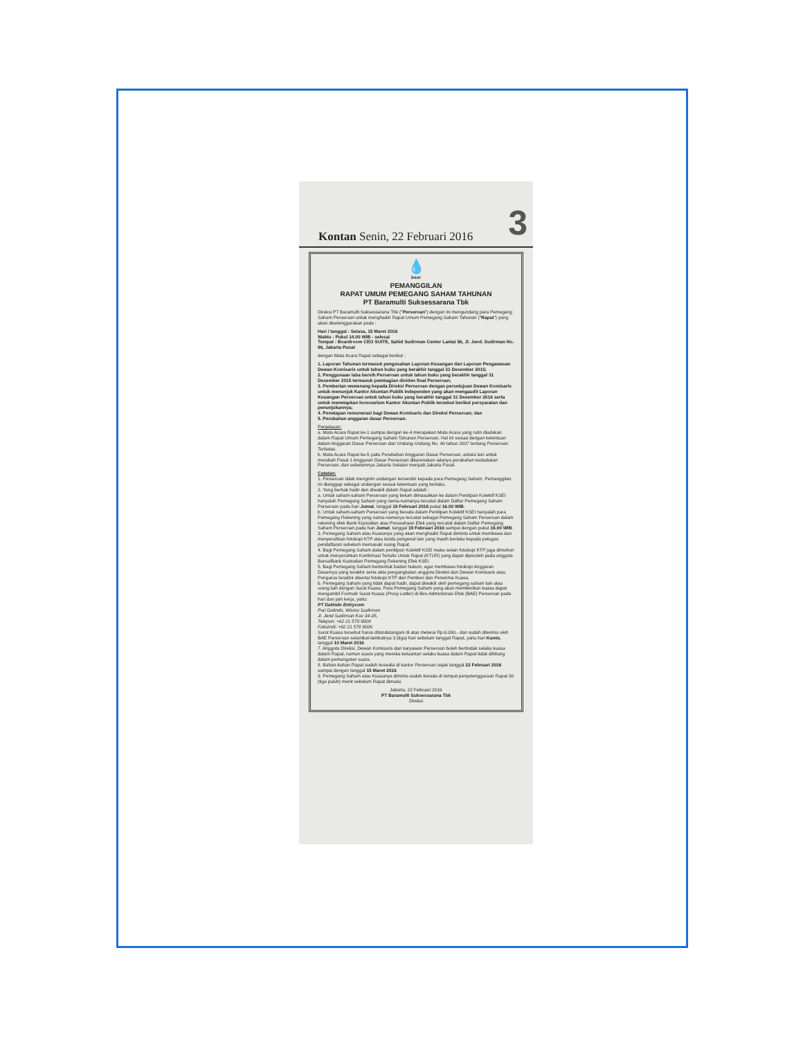Kontan Senin, 22 Februari 2016 3
💧
bssr
PEMANGGILAN
RAPAT UMUM PEMEGANG SAHAM TAHUNAN
PT Baramulti Suksessarana Tbk
Direksi PT Baramulti Suksessarana Tbk ("Perseroan") dengan ini mengundang para Pemegang Saham Perseroan untuk menghadiri Rapat Umum Pemegang Saham Tahunan ("Rapat") yang akan diselenggarakan pada :
Hari / tanggal : Selasa, 15 Maret 2016
Waktu : Pukul 14.00 WIB - selesai
Tempat : Boardroom CEO SUITE, Sahid Sudirman Center Lantai 56, Jl. Jend. Sudirman No. 86, Jakarta Pusat
dengan Mata Acara Rapat sebagai berikut :
1. Laporan Tahunan termasuk pengesahan Laporan Keuangan dan Laporan Pengawasan Dewan Komisaris untuk tahun buku yang berakhir tanggal 31 Desember 2015;
2. Penggunaan laba bersih Perseroan untuk tahun buku yang berakhir tanggal 31 Desember 2015 termasuk pembagian dividen final Perseroan;
3. Pemberian wewenang kepada Direksi Perseroan dengan persetujuan Dewan Komisaris untuk menunjuk Kantor Akuntan Publik Independen yang akan mengaudit Laporan Keuangan Perseroan untuk tahun buku yang berakhir tanggal 31 Desember 2016 serta untuk menetapkan honorarium Kantor Akuntan Publik tersebut berikut persyaratan dan penunjukannya;
4. Penetapan remunerasi bagi Dewan Komisaris dan Direksi Perseroan; dan
5. Perubahan anggaran dasar Perseroan.
Penjelasan:
a. Mata Acara Rapat ke-1 sampai dengan ke-4 merupakan Mata Acara yang rutin diadakan dalam Rapat Umum Pemegang Saham Tahunan Perseroan. Hal ini sesuai dengan ketentuan dalam Anggaran Dasar Perseroan dan Undang-Undang No. 40 tahun 2007 tentang Perseroan Terbatas.
b. Mata Acara Rapat ke-5 yaitu Perubahan Anggaran Dasar Perseroan, antara lain untuk merubah Pasal 1 Anggaran Dasar Perseroan dikarenakan adanya perubahan kedudukan Perseroan, dari sebelumnya Jakarta Selatan menjadi Jakarta Pusat.
Catatan:
1. Perseroan tidak mengirim undangan tersendiri kepada para Pemegang Saham, Pemanggilan ini dianggap sebagai undangan sesuai ketentuan yang berlaku.
2. Yang berhak hadir dan diwakili dalam Rapat adalah :
a. Untuk saham-saham Perseroan yang belum dimasukkan ke dalam Penitipan Kolektif KSEI hanyalah Pemegang Saham yang nama-namanya tercatat dalam Daftar Pemegang Saham Perseroan pada hari Jumat, tanggal 19 Februari 2016 pukul 16.00 WIB.
b. Untuk saham-saham Perseroan yang berada dalam Penitipan Kolektif KSEI hanyalah para Pemegang Rekening yang nama-namanya tercatat sebagai Pemegang Saham Perseroan dalam rekening efek Bank Kustodian atau Perusahaan Efek yang tercatat dalam Daftar Pemegang Saham Perseroan pada hari Jumat, tanggal 19 Februari 2016 sampai dengan pukul 16.00 WIB.
3. Pemegang Saham atau Kuasanya yang akan menghadiri Rapat diminta untuk membawa dan menyerahkan fotokopi KTP atau tanda pengenal lain yang masih berlaku kepada petugas pendaftaran sebelum memasuki ruang Rapat.
4. Bagi Pemegang Saham dalam penitipan Kolektif KSEI maka selain fotokopi KTP juga dimohon untuk menyerahkan Konfirmasi Tertulis Untuk Rapat (KTUR) yang dapat diperoleh pada anggota Bursa/Bank Kustodian Pemegang Rekening Efek KSEI.
5. Bagi Pemegang Saham berbentuk badan hukum, agar membawa fotokopi Anggaran Dasarnya yang terakhir serta akta pengangkatan anggota Direksi dan Dewan Komisaris atau Pengurus terakhir disertai fotokopi KTP dari Pemberi dan Penerima Kuasa.
6. Pemegang Saham yang tidak dapat hadir, dapat diwakili oleh pemegang saham lain atau orang lain dengan Surat Kuasa. Para Pemegang Saham yang akan memberikan kuasa dapat mengambil Formulir Surat Kuasa (Proxy Letter) di Biro Administrasi Efek (BAE) Perseroan pada hari dan jam kerja, yaitu:
PT Datindo Entrycom
Puri Datindo, Wisma Sudirman
Jl. Jend Sudirman Kav 34-35,
Telepon: +62 21 570 9009
Faksimili: +62 21 570 9026
Surat Kuasa tersebut harus ditandatangani di atas meterai Rp.6.000,- dan sudah diterima oleh BAE Perseroan selambat-lambatnya 3 (tiga) hari sebelum tanggal Rapat, yaitu hari Kamis, tanggal 10 Maret 2016.
7. Anggota Direksi, Dewan Komisaris dan karyawan Perseroan boleh bertindak selaku kuasa dalam Rapat, namun suara yang mereka keluarkan selaku kuasa dalam Rapat tidak dihitung dalam pemungutan suara.
8. Bahan-bahan Rapat sudah tersedia di kantor Perseroan sejak tanggal 22 Februari 2016 sampai dengan tanggal 15 Maret 2016.
9. Pemegang Saham atau Kuasanya diminta sudah berada di tempat penyelenggaraan Rapat 30 (tiga puluh) menit sebelum Rapat dimulai.
Jakarta, 22 Februari 2016
PT Baramulti Suksessarana Tbk
Direksi